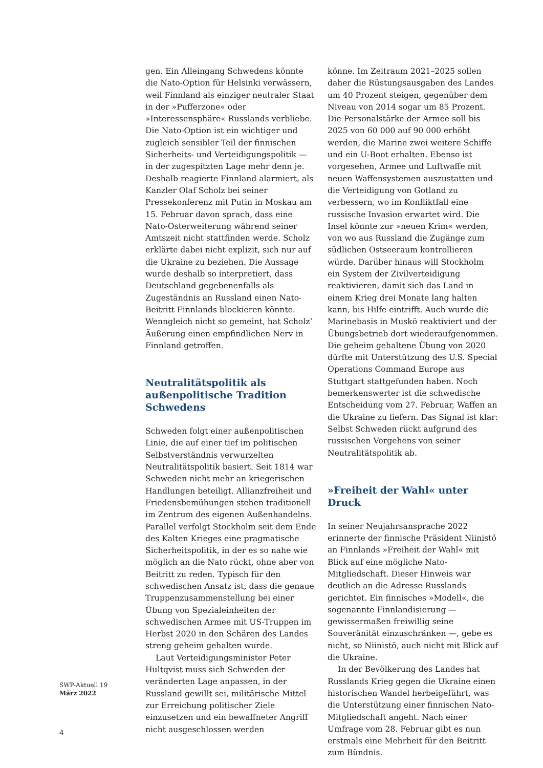gen. Ein Alleingang Schwedens könnte die Nato-Option für Helsinki verwässern, weil Finnland als einziger neutraler Staat in der »Pufferzone« oder »Interessensphäre« Russlands verbliebe. Die Nato-Option ist ein wichtiger und zugleich sensibler Teil der finnischen Sicherheits- und Verteidigungspolitik — in der zugespitzten Lage mehr denn je. Deshalb reagierte Finnland alarmiert, als Kanzler Olaf Scholz bei seiner Pressekonferenz mit Putin in Moskau am 15. Februar davon sprach, dass eine Nato-Osterweiterung während seiner Amtszeit nicht stattfinden werde. Scholz erklärte dabei nicht explizit, sich nur auf die Ukraine zu beziehen. Die Aussage wurde deshalb so interpretiert, dass Deutschland gegebenenfalls als Zugeständnis an Russland einen Nato-Beitritt Finnlands blockieren könnte. Wenngleich nicht so gemeint, hat Scholz’ Äußerung einen empfindlichen Nerv in Finnland getroffen.
Neutralitätspolitik als außenpolitische Tradition Schwedens
Schweden folgt einer außenpolitischen Linie, die auf einer tief im politischen Selbstverständnis verwurzelten Neutralitätspolitik basiert. Seit 1814 war Schweden nicht mehr an kriegerischen Handlungen beteiligt. Allianzfreiheit und Friedensbemühungen stehen traditionell im Zentrum des eigenen Außenhandelns. Parallel verfolgt Stockholm seit dem Ende des Kalten Krieges eine pragmatische Sicherheitspolitik, in der es so nahe wie möglich an die Nato rückt, ohne aber von Beitritt zu reden. Typisch für den schwedischen Ansatz ist, dass die genaue Truppenzusammenstellung bei einer Übung von Spezialeinheiten der schwedischen Armee mit US-Truppen im Herbst 2020 in den Schären des Landes streng geheim gehalten wurde.
Laut Verteidigungsminister Peter Hultqvist muss sich Schweden der veränderten Lage anpassen, in der Russland gewillt sei, militärische Mittel zur Erreichung politischer Ziele einzusetzen und ein bewaffneter Angriff nicht ausgeschlossen werden
könne. Im Zeitraum 2021–2025 sollen daher die Rüstungsausgaben des Landes um 40 Prozent steigen, gegenüber dem Niveau von 2014 sogar um 85 Prozent. Die Personalstärke der Armee soll bis 2025 von 60 000 auf 90 000 erhöht werden, die Marine zwei weitere Schiffe und ein U-Boot erhalten. Ebenso ist vorgesehen, Armee und Luftwaffe mit neuen Waffensystemen auszustatten und die Verteidigung von Gotland zu verbessern, wo im Konfliktfall eine russische Invasion erwartet wird. Die Insel könnte zur »neuen Krim« werden, von wo aus Russland die Zugänge zum südlichen Ostseeraum kontrollieren würde. Darüber hinaus will Stockholm ein System der Zivilverteidigung reaktivieren, damit sich das Land in einem Krieg drei Monate lang halten kann, bis Hilfe eintrifft. Auch wurde die Marinebasis in Muskö reaktiviert und der Übungsbetrieb dort wiederaufgenommen. Die geheim gehaltene Übung von 2020 dürfte mit Unterstützung des U.S. Special Operations Command Europe aus Stuttgart stattgefunden haben. Noch bemerkenswerter ist die schwedische Entscheidung vom 27. Februar, Waffen an die Ukraine zu liefern. Das Signal ist klar: Selbst Schweden rückt aufgrund des russischen Vorgehens von seiner Neutralitätspolitik ab.
»Freiheit der Wahl« unter Druck
In seiner Neujahrsansprache 2022 erinnerte der finnische Präsident Niinistö an Finnlands »Freiheit der Wahl« mit Blick auf eine mögliche Nato-Mitgliedschaft. Dieser Hinweis war deutlich an die Adresse Russlands gerichtet. Ein finnisches »Modell«, die sogenannte Finnlandisierung — gewissermaßen freiwillig seine Souveränität einzuschränken —, gebe es nicht, so Niinistö, auch nicht mit Blick auf die Ukraine.
In der Bevölkerung des Landes hat Russlands Krieg gegen die Ukraine einen historischen Wandel herbeigeführt, was die Unterstützung einer finnischen Nato-Mitgliedschaft angeht. Nach einer Umfrage vom 28. Februar gibt es nun erstmals eine Mehrheit für den Beitritt zum Bündnis.
SWP-Aktuell 19
März 2022
4